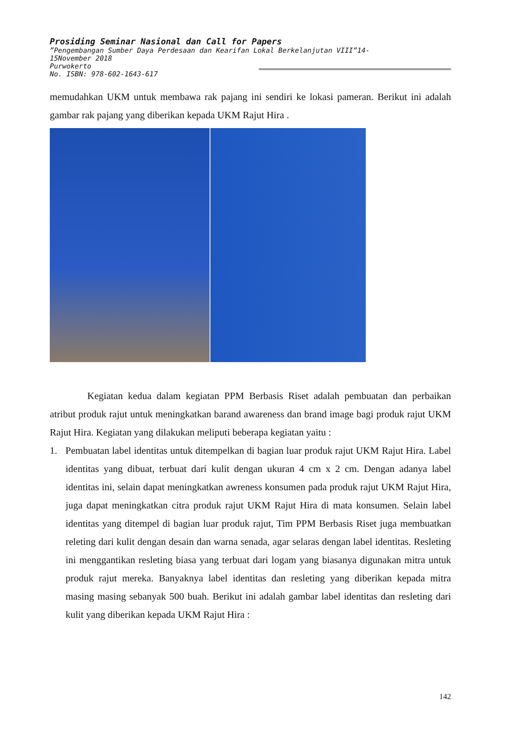Prosiding Seminar Nasional dan Call for Papers
”Pengembangan Sumber Daya Perdesaan dan Kearifan Lokal Berkelanjutan VIII”14-
15November 2018
Purwokerto
No. ISBN: 978-602-1643-617
memudahkan UKM untuk membawa rak pajang ini sendiri ke lokasi pameran. Berikut ini adalah gambar rak pajang yang diberikan kepada UKM Rajut Hira .
Kegiatan kedua dalam kegiatan PPM Berbasis Riset adalah pembuatan dan perbaikan atribut produk rajut untuk meningkatkan barand awareness dan brand image bagi produk rajut UKM Rajut Hira. Kegiatan yang dilakukan meliputi beberapa kegiatan yaitu :
1. Pembuatan label identitas untuk ditempelkan di bagian luar produk rajut UKM Rajut Hira. Label identitas yang dibuat, terbuat dari kulit dengan ukuran 4 cm x 2 cm. Dengan adanya label identitas ini, selain dapat meningkatkan awreness konsumen pada produk rajut UKM Rajut Hira, juga dapat meningkatkan citra produk rajut UKM Rajut Hira di mata konsumen. Selain label identitas yang ditempel di bagian luar produk rajut, Tim PPM Berbasis Riset juga membuatkan releting dari kulit dengan desain dan warna senada, agar selaras dengan label identitas. Resleting ini menggantikan resleting biasa yang terbuat dari logam yang biasanya digunakan mitra untuk produk rajut mereka. Banyaknya label identitas dan resleting yang diberikan kepada mitra masing masing sebanyak 500 buah. Berikut ini adalah gambar label identitas dan resleting dari kulit yang diberikan kepada UKM Rajut Hira :
142